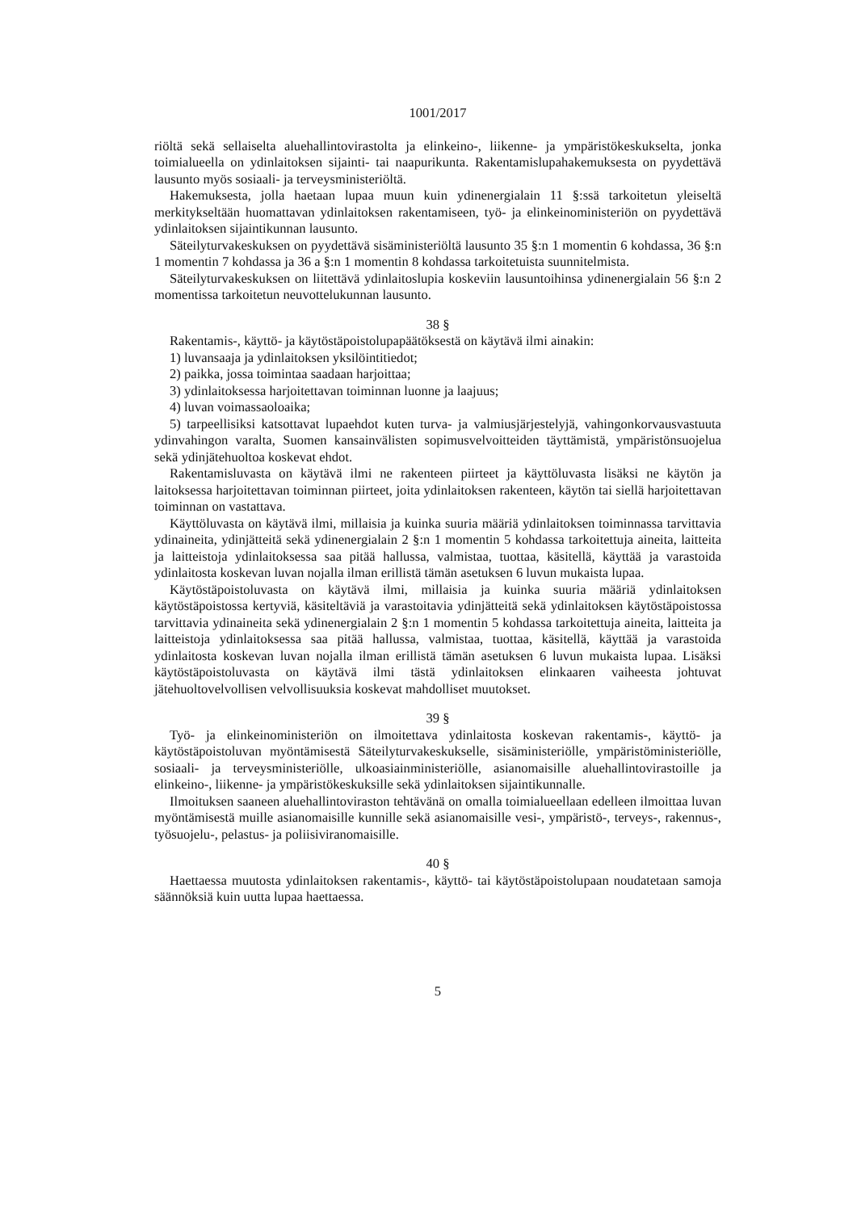1001/2017
riöltä sekä sellaiselta aluehallintovirastolta ja elinkeino-, liikenne- ja ympäristökeskukselta, jonka toimialueella on ydinlaitoksen sijainti- tai naapurikunta. Rakentamislupahakemuksesta on pyydettävä lausunto myös sosiaali- ja terveysministeriöltä.
Hakemuksesta, jolla haetaan lupaa muun kuin ydinenergialain 11 §:ssä tarkoitetun yleiseltä merkitykseltään huomattavan ydinlaitoksen rakentamiseen, työ- ja elinkeinoministeriön on pyydettävä ydinlaitoksen sijaintikunnan lausunto.
Säteilyturvakeskuksen on pyydettävä sisäministeriöltä lausunto 35 §:n 1 momentin 6 kohdassa, 36 §:n 1 momentin 7 kohdassa ja 36 a §:n 1 momentin 8 kohdassa tarkoitetuista suunnitelmista.
Säteilyturvakeskuksen on liitettävä ydinlaitoslupia koskeviin lausuntoihinsa ydinenergialain 56 §:n 2 momentissa tarkoitetun neuvottelukunnan lausunto.
38 §
Rakentamis-, käyttö- ja käytöstäpoistolupapäätöksestä on käytävä ilmi ainakin:
1) luvansaaja ja ydinlaitoksen yksilöintitiedot;
2) paikka, jossa toimintaa saadaan harjoittaa;
3) ydinlaitoksessa harjoitettavan toiminnan luonne ja laajuus;
4) luvan voimassaoloaika;
5) tarpeellisiksi katsottavat lupaehdot kuten turva- ja valmiusjärjestelyjä, vahingonkorvausvastuuta ydinvahingon varalta, Suomen kansainvälisten sopimusvelvoitteiden täyttämistä, ympäristönsuojelua sekä ydinjätehuoltoa koskevat ehdot.
Rakentamisluvasta on käytävä ilmi ne rakenteen piirteet ja käyttöluvasta lisäksi ne käytön ja laitoksessa harjoitettavan toiminnan piirteet, joita ydinlaitoksen rakenteen, käytön tai siellä harjoitettavan toiminnan on vastattava.
Käyttöluvasta on käytävä ilmi, millaisia ja kuinka suuria määriä ydinlaitoksen toiminnassa tarvittavia ydinaineita, ydinjätteitä sekä ydinenergialain 2 §:n 1 momentin 5 kohdassa tarkoitettuja aineita, laitteita ja laitteistoja ydinlaitoksessa saa pitää hallussa, valmistaa, tuottaa, käsitellä, käyttää ja varastoida ydinlaitosta koskevan luvan nojalla ilman erillistä tämän asetuksen 6 luvun mukaista lupaa.
Käytöstäpoistoluvasta on käytävä ilmi, millaisia ja kuinka suuria määriä ydinlaitoksen käytöstäpoistossa kertyviä, käsiteltäviä ja varastoitavia ydinjätteitä sekä ydinlaitoksen käytöstäpoistossa tarvittavia ydinaineita sekä ydinenergialain 2 §:n 1 momentin 5 kohdassa tarkoitettuja aineita, laitteita ja laitteistoja ydinlaitoksessa saa pitää hallussa, valmistaa, tuottaa, käsitellä, käyttää ja varastoida ydinlaitosta koskevan luvan nojalla ilman erillistä tämän asetuksen 6 luvun mukaista lupaa. Lisäksi käytöstäpoistoluvasta on käytävä ilmi tästä ydinlaitoksen elinkaaren vaiheesta johtuvat jätehuoltovelvollisen velvollisuuksia koskevat mahdolliset muutokset.
39 §
Työ- ja elinkeinoministeriön on ilmoitettava ydinlaitosta koskevan rakentamis-, käyttö- ja käytöstäpoistoluvan myöntämisestä Säteilyturvakeskukselle, sisäministeriölle, ympäristöministeriölle, sosiaali- ja terveysministeriölle, ulkoasiainministeriölle, asianomaisille aluehallintovirastoille ja elinkeino-, liikenne- ja ympäristökeskuksille sekä ydinlaitoksen sijaintikunnalle.
Ilmoituksen saaneen aluehallintoviraston tehtävänä on omalla toimialueellaan edelleen ilmoittaa luvan myöntämisestä muille asianomaisille kunnille sekä asianomaisille vesi-, ympäristö-, terveys-, rakennus-, työsuojelu-, pelastus- ja poliisiviranomaisille.
40 §
Haettaessa muutosta ydinlaitoksen rakentamis-, käyttö- tai käytöstäpoistolupaan noudatetaan samoja säännöksiä kuin uutta lupaa haettaessa.
5